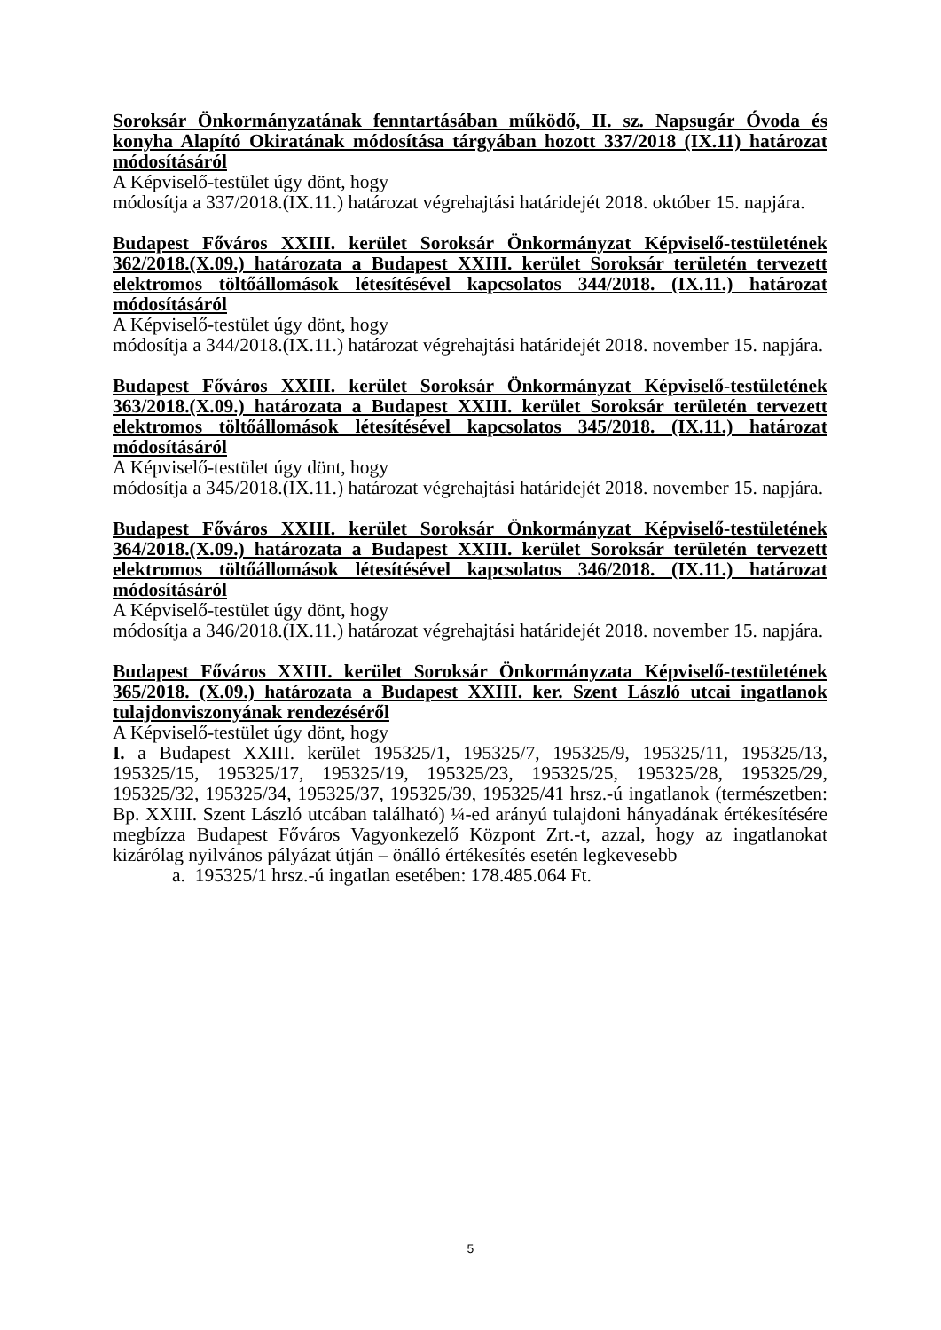Soroksár Önkormányzatának fenntartásában működő, II. sz. Napsugár Óvoda és konyha Alapító Okiratának módosítása tárgyában hozott 337/2018 (IX.11) határozat módosításáról
A Képviselő-testület úgy dönt, hogy
módosítja a 337/2018.(IX.11.) határozat végrehajtási határidejét 2018. október 15. napjára.
Budapest Főváros XXIII. kerület Soroksár Önkormányzat Képviselő-testületének 362/2018.(X.09.) határozata a Budapest XXIII. kerület Soroksár területén tervezett elektromos töltőállomások létesítésével kapcsolatos 344/2018. (IX.11.) határozat módosításáról
A Képviselő-testület úgy dönt, hogy
módosítja a 344/2018.(IX.11.) határozat végrehajtási határidejét 2018. november 15. napjára.
Budapest Főváros XXIII. kerület Soroksár Önkormányzat Képviselő-testületének 363/2018.(X.09.) határozata a Budapest XXIII. kerület Soroksár területén tervezett elektromos töltőállomások létesítésével kapcsolatos 345/2018. (IX.11.) határozat módosításáról
A Képviselő-testület úgy dönt, hogy
módosítja a 345/2018.(IX.11.) határozat végrehajtási határidejét 2018. november 15. napjára.
Budapest Főváros XXIII. kerület Soroksár Önkormányzat Képviselő-testületének 364/2018.(X.09.) határozata a Budapest XXIII. kerület Soroksár területén tervezett elektromos töltőállomások létesítésével kapcsolatos 346/2018. (IX.11.) határozat módosításáról
A Képviselő-testület úgy dönt, hogy
módosítja a 346/2018.(IX.11.) határozat végrehajtási határidejét 2018. november 15. napjára.
Budapest Főváros XXIII. kerület Soroksár Önkormányzata Képviselő-testületének 365/2018. (X.09.) határozata a Budapest XXIII. ker. Szent László utcai ingatlanok tulajdonviszonyának rendezéséről
A Képviselő-testület úgy dönt, hogy
I. a Budapest XXIII. kerület 195325/1, 195325/7, 195325/9, 195325/11, 195325/13, 195325/15, 195325/17, 195325/19, 195325/23, 195325/25, 195325/28, 195325/29, 195325/32, 195325/34, 195325/37, 195325/39, 195325/41 hrsz.-ú ingatlanok (természetben: Bp. XXIII. Szent László utcában található) ¼-ed arányú tulajdoni hányadának értékesítésére megbízza Budapest Főváros Vagyonkezelő Központ Zrt.-t, azzal, hogy az ingatlanokat kizárólag nyilvános pályázat útján – önálló értékesítés esetén legkevesebb
a. 195325/1 hrsz.-ú ingatlan esetében: 178.485.064 Ft.
5